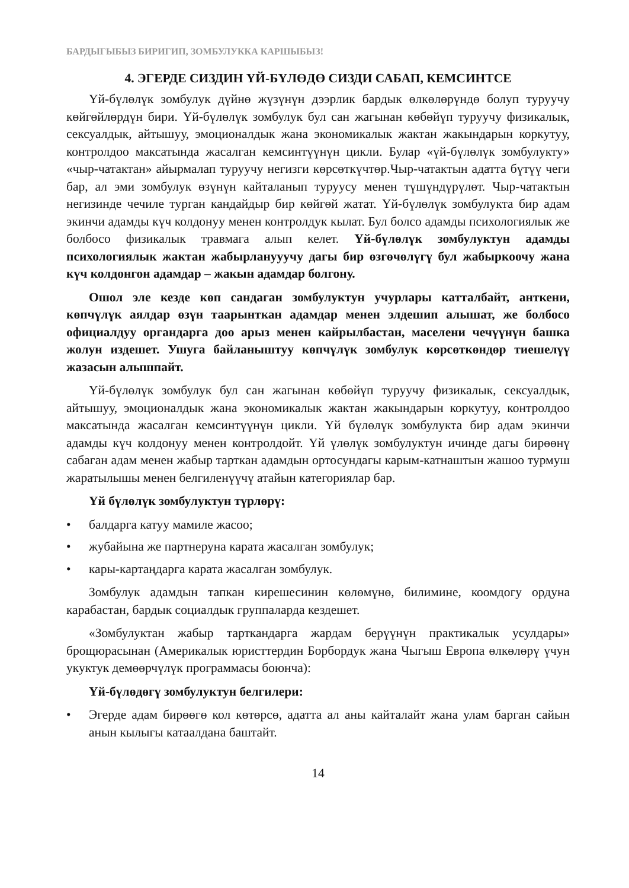БАРДЫГЫБЫЗ БИРИГИП, ЗОМБУЛУККА КАРШЫБЫЗ!
4. ЭГЕРДЕ СИЗДИН ҮЙ-БҮЛӨДӨ СИЗДИ САБАП, КЕМСИНТСЕ
Үй-бүлөлүк зомбулук дүйнө жүзүнүн дээрлик бардык өлкөлөрүндө болуп туруучу көйгөйлөрдүн бири. Үй-бүлөлүк зомбулук бул сан жагынан көбөйүп туруучу физикалык, сексуалдык, айтышуу, эмоционалдык жана экономикалык жактан жакындарын коркутуу, контролдоо максатында жасалган кемсинтүүнүн цикли. Булар «үй-бүлөлүк зомбулукту» «чыр-чатактан» айырмалап туруучу негизги көрсөткүчтөр.Чыр-чатактын адатта бүтүү чеги бар, ал эми зомбулук өзүнүн кайталанып туруусу менен түшүндүрүлөт. Чыр-чатактын негизинде чечиле турган кандайдыр бир көйгөй жатат. Үй-бүлөлүк зомбулукта бир адам экинчи адамды күч колдонуу менен контролдук кылат. Бул болсо адамды психологиялык же болбосо физикалык травмага алып келет. Үй-бүлөлүк зомбулуктун адамды психологиялык жактан жабырланууучу дагы бир өзгөчөлүгү бул жабыркоочу жана күч колдонгон адамдар – жакын адамдар болгону.
Ошол эле кезде көп сандаган зомбулуктун учурлары катталбайт, анткени, көпчүлүк аялдар өзүн таарынткан адамдар менен элдешип алышат, же болбосо официалдуу органдарга доо арыз менен кайрылбастан, маселени чечүүнүн башка жолун издешет. Ушуга байланыштуу көпчүлүк зомбулук көрсөткөндөр тиешелүү жазасын алышпайт.
Үй-бүлөлүк зомбулук бул сан жагынан көбөйүп туруучу физикалык, сексуалдык, айтышуу, эмоционалдык жана экономикалык жактан жакындарын коркутуу, контролдоо максатында жасалган кемсинтүүнүн цикли. Үй бүлөлүк зомбулукта бир адам экинчи адамды күч колдонуу менен контролдойт. Үй үлөлүк зомбулуктун ичинде дагы бирөөнү сабаган адам менен жабыр тарткан адамдын ортосундагы карым-катнаштын жашоо турмуш жаратылышы менен белгиленүүчү атайын категориялар бар.
Үй бүлөлүк зомбулуктун түрлөрү:
• балдарга катуу мамиле жасоо;
• жубайына же партнеруна карата жасалган зомбулук;
• кары-картаңдарга карата жасалган зомбулук.
Зомбулук адамдын тапкан кирешесинин көлөмүнө, билимине, коомдогу ордуна карабастан, бардык социалдык группаларда кездешет.
«Зомбулуктан жабыр тарткандарга жардам берүүнүн практикалык усулдары» брощюрасынан (Америкалык юристтердин Борбордук жана Чыгыш Европа өлкөлөрү үчун укуктук демөөрчүлүк программасы боюнча):
Үй-бүлөдөгү зомбулуктун белгилери:
• Эгерде адам бирөөгө кол көтөрсө, адатта ал аны кайталайт жана улам барган сайын анын кылыгы катаалдана баштайт.
14